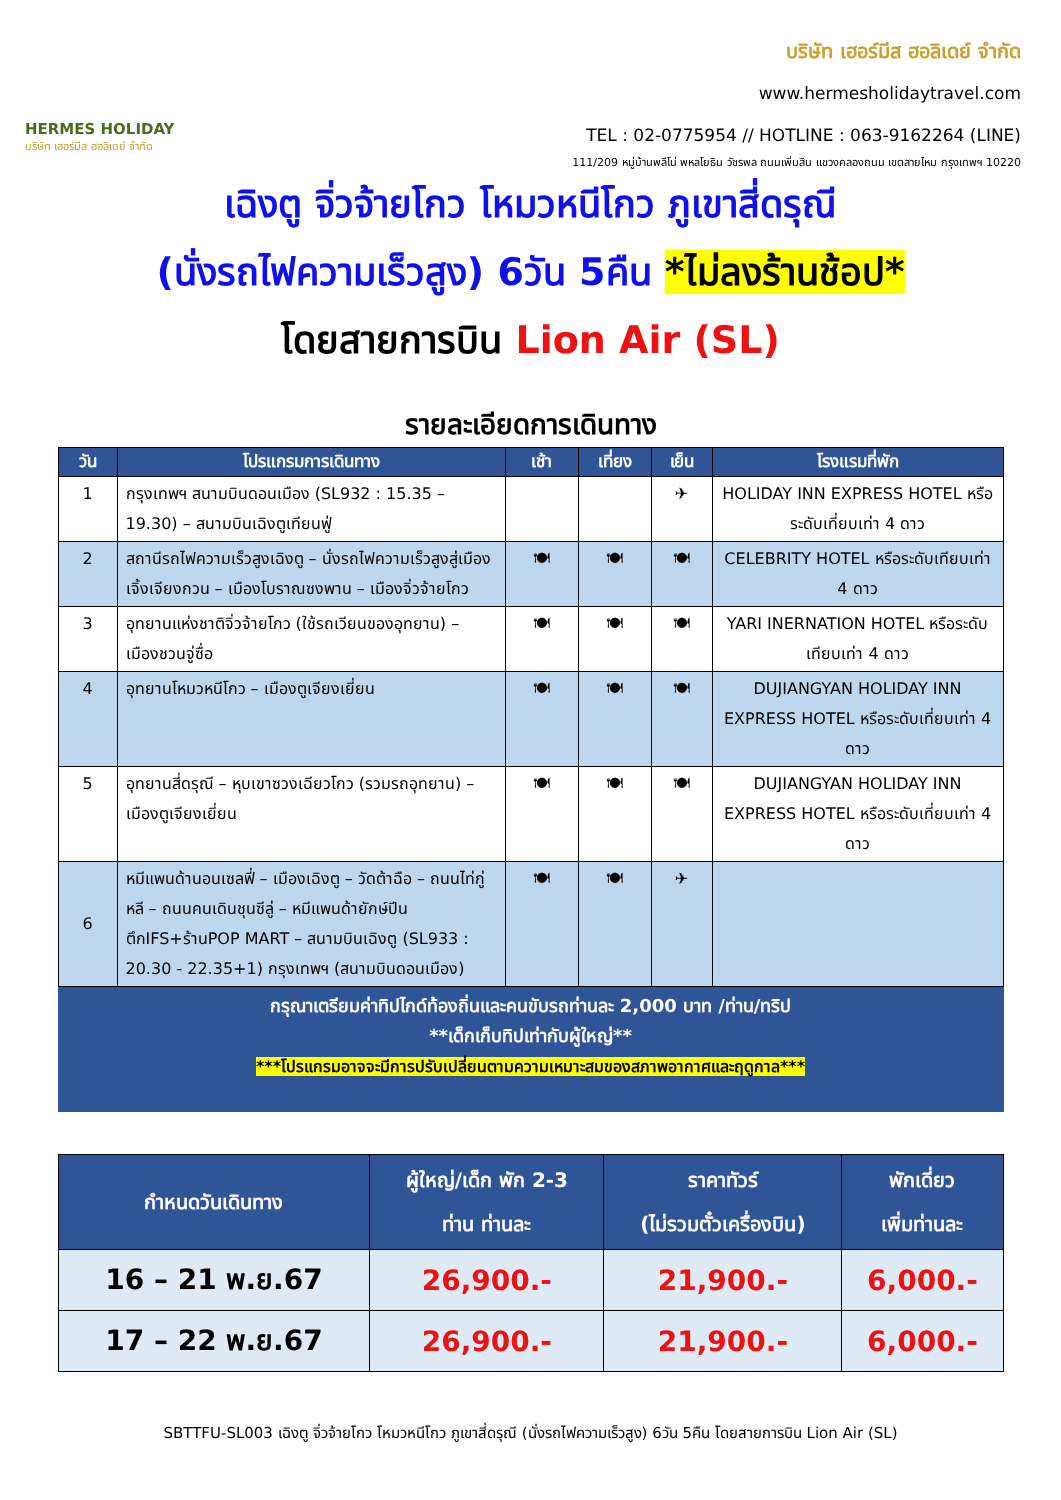HERMES HOLIDAY
บริษัท เฮอร์มีส ฮอลิเดย์ จำกัด
บริษัท เฮอร์มีส ฮอลิเดย์ จำกัด
www.hermesholidaytravel.com
TEL : 02-0775954 // HOTLINE : 063-9162264 (LINE)
111/209 หมู่บ้านพลีโน่ พหลโยธิน วัชรพล ถนนเพิ่มสิน แขวงคลองถนน เขตสายไหม กรุงเทพฯ 10220
เฉิงตู จิ่วจ้ายโกว โหมวหนีโกว ภูเขาสี่ดรุณี
(นั่งรถไฟความเร็วสูง) 6วัน 5คืน *ไม่ลงร้านช้อป*
โดยสายการบิน Lion Air (SL)
รายละเอียดการเดินทาง
| วัน | โปรแกรมการเดินทาง | เช้า | เที่ยง | เย็น | โรงแรมที่พัก |
| --- | --- | --- | --- | --- | --- |
| 1 | กรุงเทพฯ สนามบินดอนเมือง (SL932 : 15.35 – 19.30) – สนามบินเฉิงตูเทียนฟู่ | | | ✈ | HOLIDAY INN EXPRESS HOTEL หรือระดับเที่ยบเท่า 4 ดาว |
| 2 | สถานีรถไฟความเร็วสูงเฉิงตู – นั่งรถไฟความเร็วสูงสู่เมืองเจิ้งเจียงกวน – เมืองโบราณซงพาน – เมืองจิ่วจ้ายโกว | 🍽 | 🍽 | 🍽 | CELEBRITY HOTEL หรือระดับเทียบเท่า 4 ดาว |
| 3 | อุทยานแห่งชาติจิ่วจ้ายโกว (ใช้รถเวียนของอุทยาน) – เมืองชวนจู่ซื่อ | 🍽 | 🍽 | 🍽 | YARI INERNATION HOTEL หรือระดับเทียบเท่า 4 ดาว |
| 4 | อุทยานโหมวหนีโกว – เมืองตูเจียงเยี่ยน | 🍽 | 🍽 | 🍽 | DUJIANGYAN HOLIDAY INN EXPRESS HOTEL หรือระดับเที่ยบเท่า 4 ดาว |
| 5 | อุทยานสี่ดรุณี – หุบเขาซวงเฉียวโกว (รวมรถอุทยาน) – เมืองตูเจียงเยี่ยน | 🍽 | 🍽 | 🍽 | DUJIANGYAN HOLIDAY INN EXPRESS HOTEL หรือระดับเที่ยบเท่า 4 ดาว |
| 6 | หมีแพนด้านอนเซลฟี่ – เมืองเฉิงตู – วัดต้าฉือ – ถนนไท่กู่หลี – ถนนคนเดินชุนซีลู่ – หมีแพนด้ายักษ์ปีนตึกIFS+ร้านPOP MART – สนามบินเฉิงตู (SL933 : 20.30 - 22.35+1) กรุงเทพฯ (สนามบินดอนเมือง) | 🍽 | 🍽 | ✈ | |
กรุณาเตรียมค่าทิปไกด์ท้องถิ่นและคนขับรถท่านละ 2,000 บาท /ท่าน/ทริป
**เด็กเก็บทิปเท่ากับผู้ใหญ่**
***โปรแกรมอาจจะมีการปรับเปลี่ยนตามความเหมาะสมของสภาพอากาศและฤดูกาล***
| กำหนดวันเดินทาง | ผู้ใหญ่/เด็ก พัก 2-3 ท่าน ท่านละ | ราคาทัวร์ (ไม่รวมตั๋วเครื่องบิน) | พักเดี่ยว เพิ่มท่านละ |
| --- | --- | --- | --- |
| 16 – 21 พ.ย.67 | 26,900.- | 21,900.- | 6,000.- |
| 17 – 22 พ.ย.67 | 26,900.- | 21,900.- | 6,000.- |
SBTTFU-SL003 เฉิงตู จิ่วจ้ายโกว โหมวหนีโกว ภูเขาสี่ดรุณี (นั่งรถไฟความเร็วสูง) 6วัน 5คืน โดยสายการบิน Lion Air (SL)